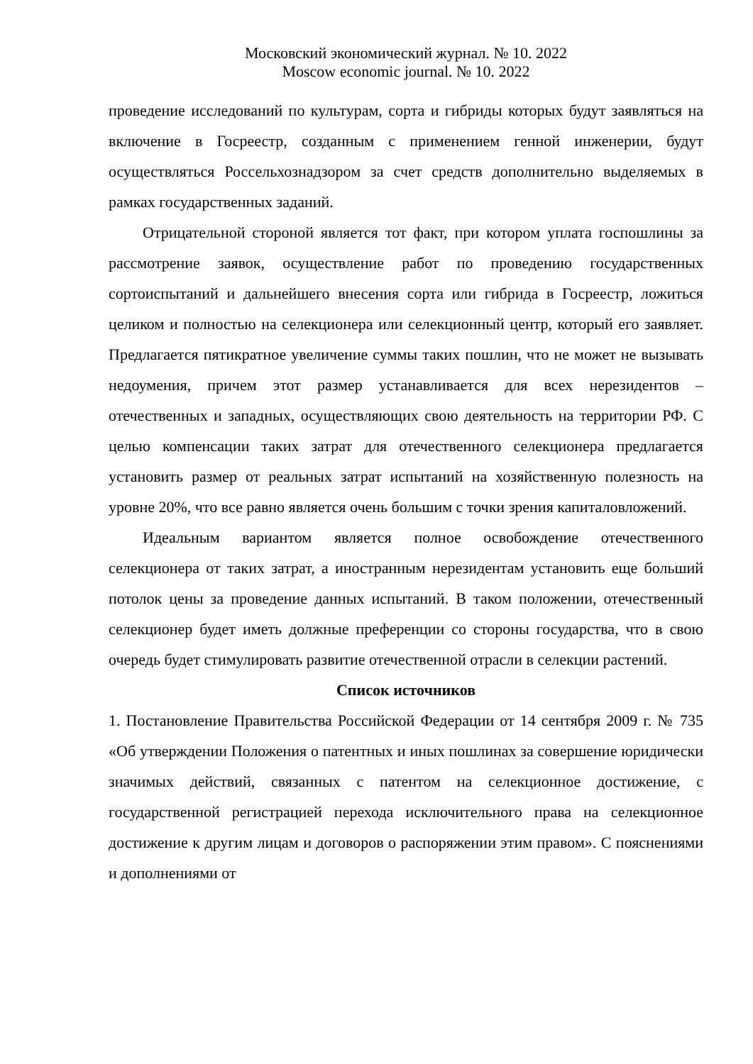Московский экономический журнал. № 10. 2022
Moscow economic journal. № 10. 2022
проведение исследований по культурам, сорта и гибриды которых будут заявляться на включение в Госреестр, созданным с применением генной инженерии, будут осуществляться Россельхознадзором за счет средств дополнительно выделяемых в рамках государственных заданий.
Отрицательной стороной является тот факт, при котором уплата госпошлины за рассмотрение заявок, осуществление работ по проведению государственных сортоиспытаний и дальнейшего внесения сорта или гибрида в Госреестр, ложиться целиком и полностью на селекционера или селекционный центр, который его заявляет. Предлагается пятикратное увеличение суммы таких пошлин, что не может не вызывать недоумения, причем этот размер устанавливается для всех нерезидентов – отечественных и западных, осуществляющих свою деятельность на территории РФ. С целью компенсации таких затрат для отечественного селекционера предлагается установить размер от реальных затрат испытаний на хозяйственную полезность на уровне 20%, что все равно является очень большим с точки зрения капиталовложений.
Идеальным вариантом является полное освобождение отечественного селекционера от таких затрат, а иностранным нерезидентам установить еще больший потолок цены за проведение данных испытаний. В таком положении, отечественный селекционер будет иметь должные преференции со стороны государства, что в свою очередь будет стимулировать развитие отечественной отрасли в селекции растений.
Список источников
1. Постановление Правительства Российской Федерации от 14 сентября 2009 г. № 735 «Об утверждении Положения о патентных и иных пошлинах за совершение юридически значимых действий, связанных с патентом на селекционное достижение, с государственной регистрацией перехода исключительного права на селекционное достижение к другим лицам и договоров о распоряжении этим правом». С пояснениями и дополнениями от